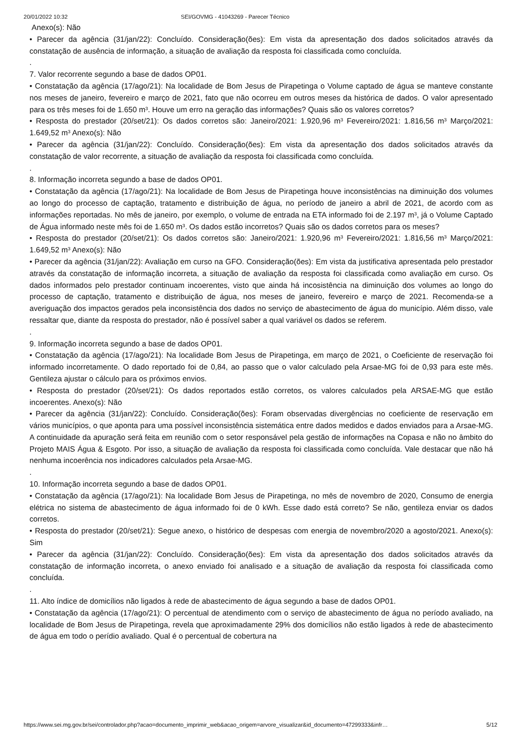20/01/2022 10:32 SEI/GOVMG - 41043269 - Parecer Técnico
Anexo(s): Não
• Parecer da agência (31/jan/22): Concluído. Consideração(ões): Em vista da apresentação dos dados solicitados através da constatação de ausência de informação, a situação de avaliação da resposta foi classificada como concluída.
.
7. Valor recorrente segundo a base de dados OP01.
• Constatação da agência (17/ago/21): Na localidade de Bom Jesus de Pirapetinga o Volume captado de água se manteve constante nos meses de janeiro, fevereiro e março de 2021, fato que não ocorreu em outros meses da histórica de dados. O valor apresentado para os três meses foi de 1.650 m³. Houve um erro na geração das informações? Quais são os valores corretos?
• Resposta do prestador (20/set/21): Os dados corretos são: Janeiro/2021: 1.920,96 m³ Fevereiro/2021: 1.816,56 m³ Março/2021: 1.649,52 m³ Anexo(s): Não
• Parecer da agência (31/jan/22): Concluído. Consideração(ões): Em vista da apresentação dos dados solicitados através da constatação de valor recorrente, a situação de avaliação da resposta foi classificada como concluída.
.
8. Informação incorreta segundo a base de dados OP01.
• Constatação da agência (17/ago/21): Na localidade de Bom Jesus de Pirapetinga houve inconsistências na diminuição dos volumes ao longo do processo de captação, tratamento e distribuição de água, no período de janeiro a abril de 2021, de acordo com as informações reportadas. No mês de janeiro, por exemplo, o volume de entrada na ETA informado foi de 2.197 m³, já o Volume Captado de Água informado neste mês foi de 1.650 m³. Os dados estão incorretos? Quais são os dados corretos para os meses?
• Resposta do prestador (20/set/21): Os dados corretos são: Janeiro/2021: 1.920,96 m³ Fevereiro/2021: 1.816,56 m³ Março/2021: 1.649,52 m³ Anexo(s): Não
• Parecer da agência (31/jan/22): Avaliação em curso na GFO. Consideração(ões): Em vista da justificativa apresentada pelo prestador através da constatação de informação incorreta, a situação de avaliação da resposta foi classificada como avaliação em curso. Os dados informados pelo prestador continuam incoerentes, visto que ainda há incosistência na diminuição dos volumes ao longo do processo de captação, tratamento e distribuição de água, nos meses de janeiro, fevereiro e março de 2021. Recomenda-se a averiguação dos impactos gerados pela inconsistência dos dados no serviço de abastecimento de água do município. Além disso, vale ressaltar que, diante da resposta do prestador, não é possível saber a qual variável os dados se referem.
.
9. Informação incorreta segundo a base de dados OP01.
• Constatação da agência (17/ago/21): Na localidade Bom Jesus de Pirapetinga, em março de 2021, o Coeficiente de reservação foi informado incorretamente. O dado reportado foi de 0,84, ao passo que o valor calculado pela Arsae-MG foi de 0,93 para este mês. Gentileza ajustar o cálculo para os próximos envios.
• Resposta do prestador (20/set/21): Os dados reportados estão corretos, os valores calculados pela ARSAE-MG que estão incoerentes. Anexo(s): Não
• Parecer da agência (31/jan/22): Concluído. Consideração(ões): Foram observadas divergências no coeficiente de reservação em vários municípios, o que aponta para uma possível inconsistência sistemática entre dados medidos e dados enviados para a Arsae-MG. A continuidade da apuração será feita em reunião com o setor responsável pela gestão de informações na Copasa e não no âmbito do Projeto MAIS Água & Esgoto. Por isso, a situação de avaliação da resposta foi classificada como concluída. Vale destacar que não há nenhuma incoerência nos indicadores calculados pela Arsae-MG.
.
10. Informação incorreta segundo a base de dados OP01.
• Constatação da agência (17/ago/21): Na localidade Bom Jesus de Pirapetinga, no mês de novembro de 2020, Consumo de energia elétrica no sistema de abastecimento de água informado foi de 0 kWh. Esse dado está correto? Se não, gentileza enviar os dados corretos.
• Resposta do prestador (20/set/21): Segue anexo, o histórico de despesas com energia de novembro/2020 a agosto/2021. Anexo(s): Sim
• Parecer da agência (31/jan/22): Concluído. Consideração(ões): Em vista da apresentação dos dados solicitados através da constatação de informação incorreta, o anexo enviado foi analisado e a situação de avaliação da resposta foi classificada como concluída.
.
11. Alto índice de domicílios não ligados à rede de abastecimento de água segundo a base de dados OP01.
• Constatação da agência (17/ago/21): O percentual de atendimento com o serviço de abastecimento de água no período avaliado, na localidade de Bom Jesus de Pirapetinga, revela que aproximadamente 29% dos domicílios não estão ligados à rede de abastecimento de água em todo o perídio avaliado. Qual é o percentual de cobertura na
https://www.sei.mg.gov.br/sei/controlador.php?acao=documento_imprimir_web&acao_origem=arvore_visualizar&id_documento=47299333&infr… 5/12